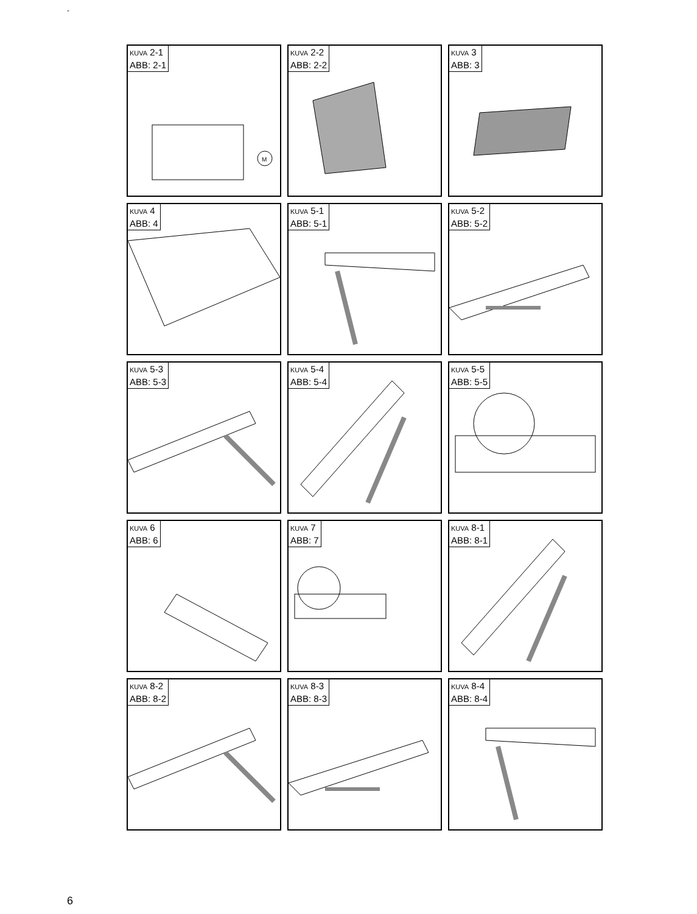-
KUVA 2-1
ABB: 2-1
M
KUVA 2-2
ABB: 2-2
KUVA 3
ABB: 3
KUVA 4
ABB: 4
KUVA 5-1
ABB: 5-1
KUVA 5-2
ABB: 5-2
KUVA 5-3
ABB: 5-3
KUVA 5-4
ABB: 5-4
KUVA 5-5
ABB: 5-5
KUVA 6
ABB: 6
KUVA 7
ABB: 7
KUVA 8-1
ABB: 8-1
KUVA 8-2
ABB: 8-2
KUVA 8-3
ABB: 8-3
KUVA 8-4
ABB: 8-4
6